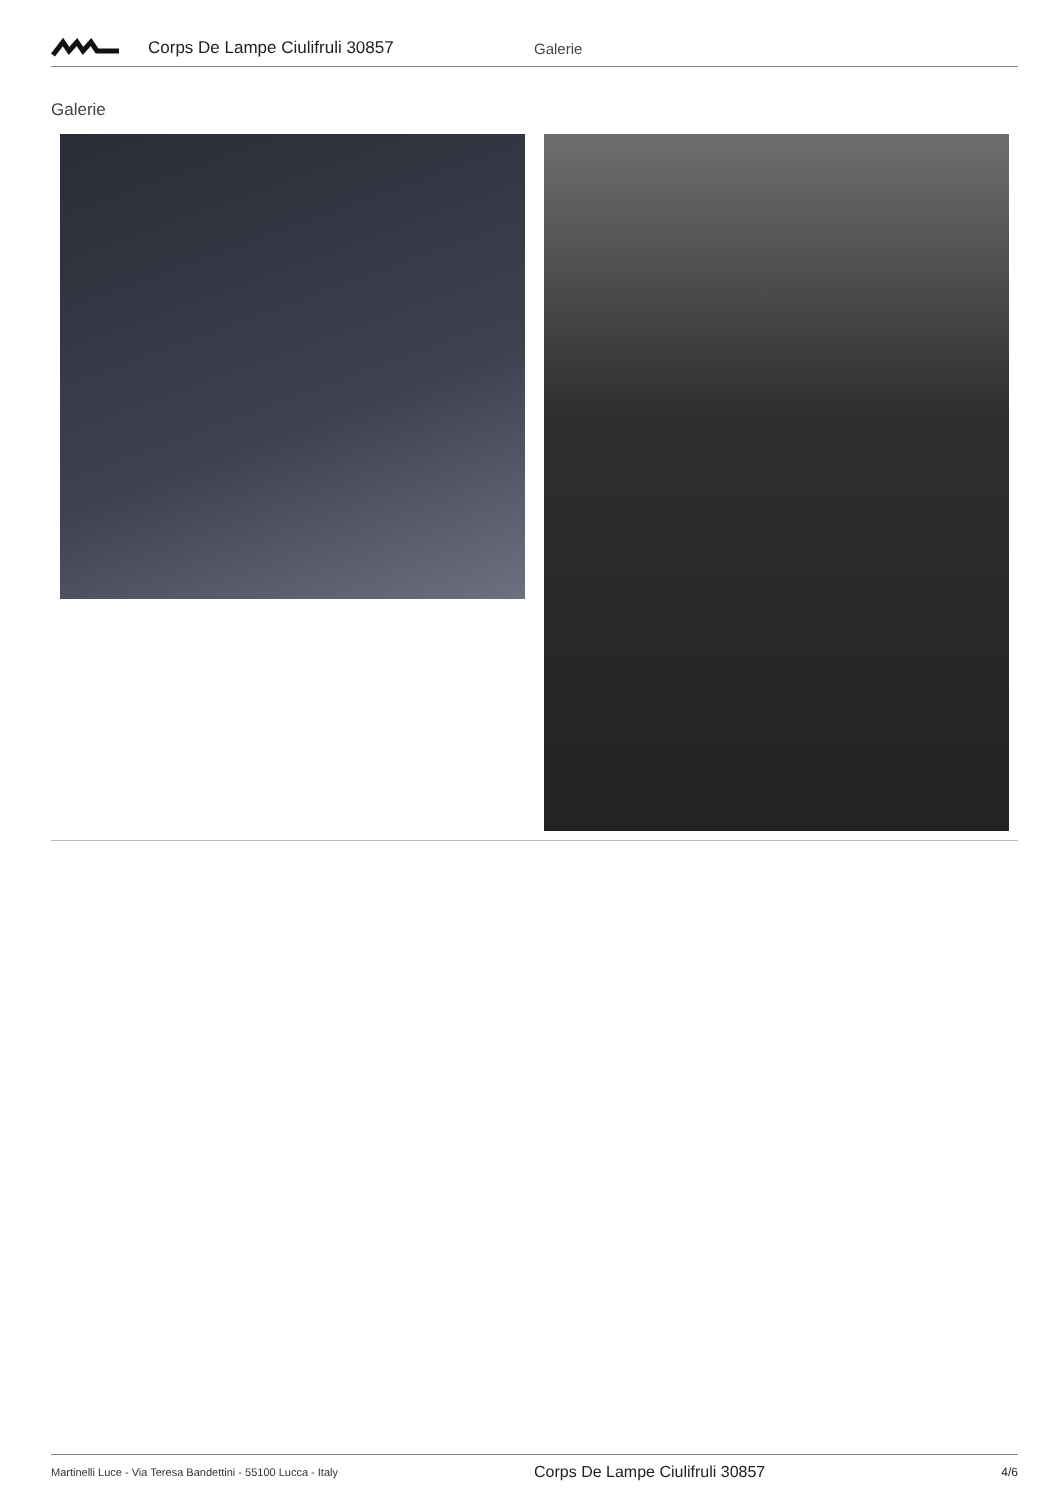Corps De Lampe Ciulifruli 30857 Galerie
Galerie
Martinelli Luce - Via Teresa Bandettini - 55100 Lucca - Italy
Corps De Lampe Ciulifruli 30857
4/6